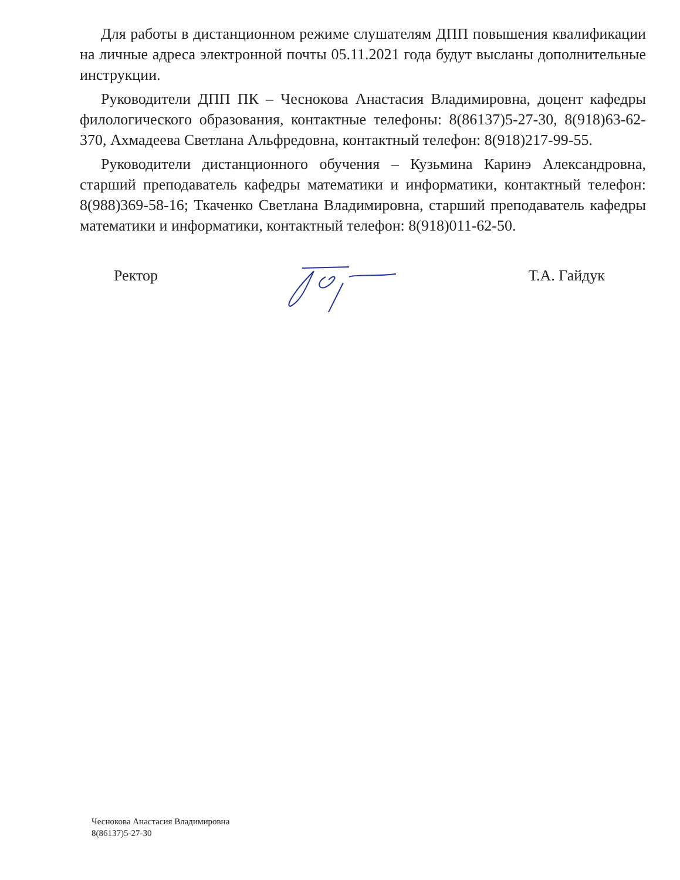Для работы в дистанционном режиме слушателям ДПП повышения квалификации на личные адреса электронной почты 05.11.2021 года будут высланы дополнительные инструкции.
Руководители ДПП ПК – Чеснокова Анастасия Владимировна, доцент кафедры филологического образования, контактные телефоны: 8(86137)5-27-30, 8(918)63-62-370, Ахмадеева Светлана Альфредовна, контактный телефон: 8(918)217-99-55.
Руководители дистанционного обучения – Кузьмина Каринэ Александровна, старший преподаватель кафедры математики и информатики, контактный телефон: 8(988)369-58-16; Ткаченко Светлана Владимировна, старший преподаватель кафедры математики и информатики, контактный телефон: 8(918)011-62-50.
Ректор Т.А. Гайдук
Чеснокова Анастасия Владимировна
8(86137)5-27-30